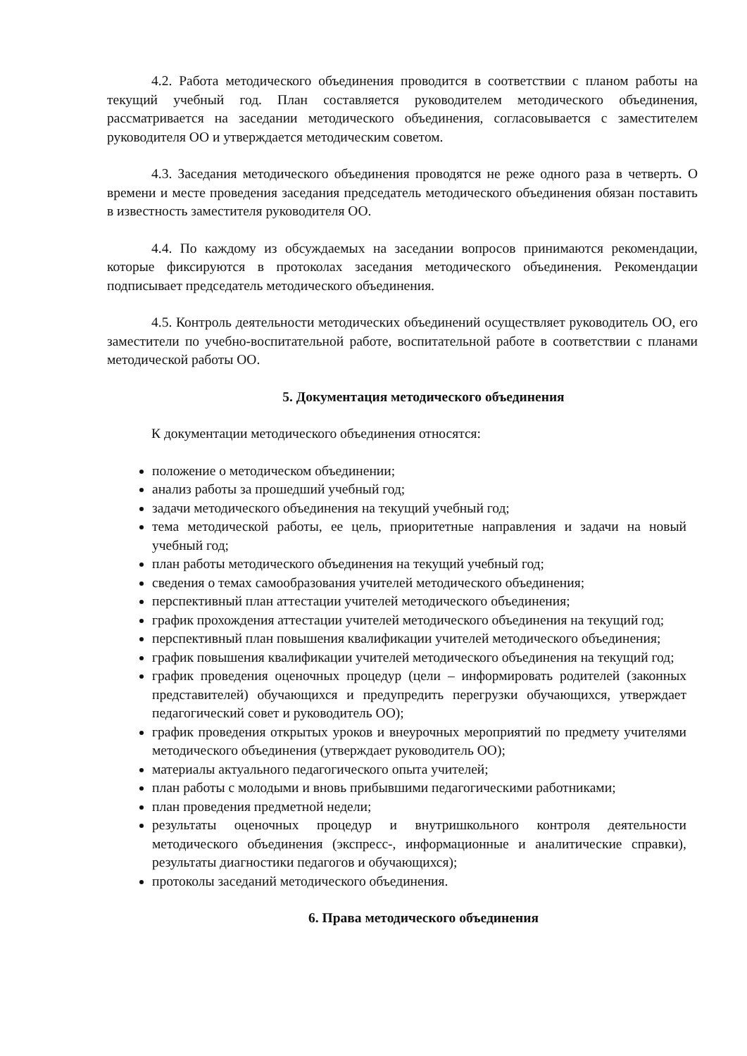4.2. Работа методического объединения проводится в соответствии с планом работы на текущий учебный год. План составляется руководителем методического объединения, рассматривается на заседании методического объединения, согласовывается с заместителем руководителя ОО и утверждается методическим советом.
4.3. Заседания методического объединения проводятся не реже одного раза в четверть. О времени и месте проведения заседания председатель методического объединения обязан поставить в известность заместителя руководителя ОО.
4.4. По каждому из обсуждаемых на заседании вопросов принимаются рекомендации, которые фиксируются в протоколах заседания методического объединения. Рекомендации подписывает председатель методического объединения.
4.5. Контроль деятельности методических объединений осуществляет руководитель ОО, его заместители по учебно-воспитательной работе, воспитательной работе в соответствии с планами методической работы ОО.
5. Документация методического объединения
К документации методического объединения относятся:
положение о методическом объединении;
анализ работы за прошедший учебный год;
задачи методического объединения на текущий учебный год;
тема методической работы, ее цель, приоритетные направления и задачи на новый учебный год;
план работы методического объединения на текущий учебный год;
сведения о темах самообразования учителей методического объединения;
перспективный план аттестации учителей методического объединения;
график прохождения аттестации учителей методического объединения на текущий год;
перспективный план повышения квалификации учителей методического объединения;
график повышения квалификации учителей методического объединения на текущий год;
график проведения оценочных процедур (цели – информировать родителей (законных представителей) обучающихся и предупредить перегрузки обучающихся, утверждает педагогический совет и руководитель ОО);
график проведения открытых уроков и внеурочных мероприятий по предмету учителями методического объединения (утверждает руководитель ОО);
материалы актуального педагогического опыта учителей;
план работы с молодыми и вновь прибывшими педагогическими работниками;
план проведения предметной недели;
результаты оценочных процедур и внутришкольного контроля деятельности методического объединения (экспресс-, информационные и аналитические справки), результаты диагностики педагогов и обучающихся);
протоколы заседаний методического объединения.
6. Права методического объединения